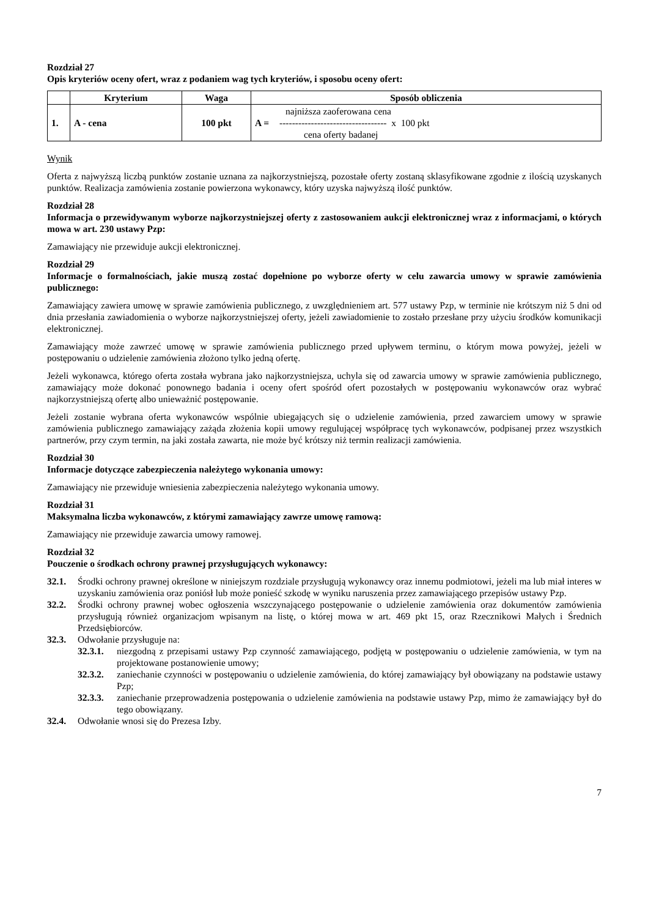Rozdział 27
Opis kryteriów oceny ofert, wraz z podaniem wag tych kryteriów, i sposobu oceny ofert:
| | Kryterium | Waga | Sposób obliczenia |
| --- | --- | --- | --- |
| 1. | A - cena | 100 pkt | A = najniższa zaoferowana cena ---------------------------------- x 100 pkt cena oferty badanej |
Wynik
Oferta z najwyższą liczbą punktów zostanie uznana za najkorzystniejszą, pozostałe oferty zostaną sklasyfikowane zgodnie z ilością uzyskanych punktów. Realizacja zamówienia zostanie powierzona wykonawcy, który uzyska najwyższą ilość punktów.
Rozdział 28
Informacja o przewidywanym wyborze najkorzystniejszej oferty z zastosowaniem aukcji elektronicznej wraz z informacjami, o których mowa w art. 230 ustawy Pzp:
Zamawiający nie przewiduje aukcji elektronicznej.
Rozdział 29
Informacje o formalnościach, jakie muszą zostać dopełnione po wyborze oferty w celu zawarcia umowy w sprawie zamówienia publicznego:
Zamawiający zawiera umowę w sprawie zamówienia publicznego, z uwzględnieniem art. 577 ustawy Pzp, w terminie nie krótszym niż 5 dni od dnia przesłania zawiadomienia o wyborze najkorzystniejszej oferty, jeżeli zawiadomienie to zostało przesłane przy użyciu środków komunikacji elektronicznej.
Zamawiający może zawrzeć umowę w sprawie zamówienia publicznego przed upływem terminu, o którym mowa powyżej, jeżeli w postępowaniu o udzielenie zamówienia złożono tylko jedną ofertę.
Jeżeli wykonawca, którego oferta została wybrana jako najkorzystniejsza, uchyla się od zawarcia umowy w sprawie zamówienia publicznego, zamawiający może dokonać ponownego badania i oceny ofert spośród ofert pozostałych w postępowaniu wykonawców oraz wybrać najkorzystniejszą ofertę albo unieważnić postępowanie.
Jeżeli zostanie wybrana oferta wykonawców wspólnie ubiegających się o udzielenie zamówienia, przed zawarciem umowy w sprawie zamówienia publicznego zamawiający zażąda złożenia kopii umowy regulującej współpracę tych wykonawców, podpisanej przez wszystkich partnerów, przy czym termin, na jaki została zawarta, nie może być krótszy niż termin realizacji zamówienia.
Rozdział 30
Informacje dotyczące zabezpieczenia należytego wykonania umowy:
Zamawiający nie przewiduje wniesienia zabezpieczenia należytego wykonania umowy.
Rozdział 31
Maksymalna liczba wykonawców, z którymi zamawiający zawrze umowę ramową:
Zamawiający nie przewiduje zawarcia umowy ramowej.
Rozdział 32
Pouczenie o środkach ochrony prawnej przysługujących wykonawcy:
32.1. Środki ochrony prawnej określone w niniejszym rozdziale przysługują wykonawcy oraz innemu podmiotowi, jeżeli ma lub miał interes w uzyskaniu zamówienia oraz poniósł lub może ponieść szkodę w wyniku naruszenia przez zamawiającego przepisów ustawy Pzp.
32.2. Środki ochrony prawnej wobec ogłoszenia wszczynającego postępowanie o udzielenie zamówienia oraz dokumentów zamówienia przysługują również organizacjom wpisanym na listę, o której mowa w art. 469 pkt 15, oraz Rzecznikowi Małych i Średnich Przedsiębiorców.
32.3. Odwołanie przysługuje na:
32.3.1. niezgodną z przepisami ustawy Pzp czynność zamawiającego, podjętą w postępowaniu o udzielenie zamówienia, w tym na projektowane postanowienie umowy;
32.3.2. zaniechanie czynności w postępowaniu o udzielenie zamówienia, do której zamawiający był obowiązany na podstawie ustawy Pzp;
32.3.3. zaniechanie przeprowadzenia postępowania o udzielenie zamówienia na podstawie ustawy Pzp, mimo że zamawiający był do tego obowiązany.
32.4. Odwołanie wnosi się do Prezesa Izby.
7